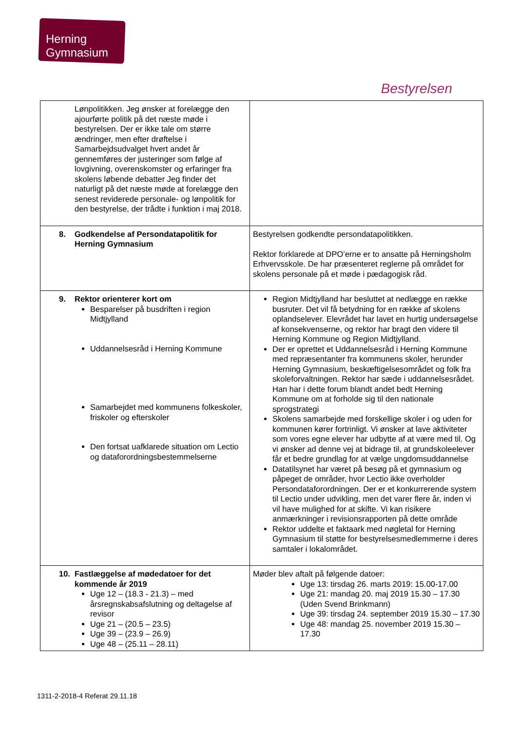Herning
Gymnasium
Bestyrelsen
| Lønpolitikken. Jeg ønsker at forelægge den ajourførte politik på det næste møde i bestyrelsen. Der er ikke tale om større ændringer, men efter drøftelse i Samarbejdsudvalget hvert andet år gennemføres der justeringer som følge af lovgivning, overenskomster og erfaringer fra skolens løbende debatter Jeg finder det naturligt på det næste møde at forelægge den senest reviderede personale- og lønpolitik for den bestyrelse, der trådte i funktion i maj 2018. | |
| 8. Godkendelse af Persondatapolitik for Herning Gymnasium | Bestyrelsen godkendte persondatapolitikken. Rektor forklarede at DPO’erne er to ansatte på Herningsholm Erhvervsskole. De har præsenteret reglerne på området for skolens personale på et møde i pædagogisk råd. |
| 9. Rektor orienterer kort om Besparelser på busdriften i region Midtjylland Uddannelsesråd i Herning Kommune Samarbejdet med kommunens folkeskoler, friskoler og efterskoler Den fortsat uafklarede situation om Lectio og dataforordningsbestemmelserne | Region Midtjylland har besluttet at nedlægge en række busruter. Det vil få betydning for en række af skolens oplandselever. Elevrådet har lavet en hurtig undersøgelse af konsekvenserne, og rektor har bragt den videre til Herning Kommune og Region Midtjylland. Der er oprettet et Uddannelsesråd i Herning Kommune med repræsentanter fra kommunens skoler, herunder Herning Gymnasium, beskæftigelsesområdet og folk fra skoleforvaltningen. Rektor har sæde i uddannelsesrådet. Han har i dette forum blandt andet bedt Herning Kommune om at forholde sig til den nationale sprogstrategi Skolens samarbejde med forskellige skoler i og uden for kommunen kører fortrinligt. Vi ønsker at lave aktiviteter som vores egne elever har udbytte af at være med til. Og vi ønsker ad denne vej at bidrage til, at grundskoleelever får et bedre grundlag for at vælge ungdomsuddannelse Datatilsynet har været på besøg på et gymnasium og påpeget de områder, hvor Lectio ikke overholder Persondataforordningen. Der er et konkurrerende system til Lectio under udvikling, men det varer flere år, inden vi vil have mulighed for at skifte. Vi kan risikere anmærkninger i revisionsrapporten på dette område Rektor uddelte et faktaark med nøgletal for Herning Gymnasium til støtte for bestyrelsesmedlemmerne i deres samtaler i lokalområdet. |
| 10. Fastlæggelse af mødedatoer for det kommende år 2019 Uge 12 – (18.3 - 21.3) – med årsregnskabsafslutning og deltagelse af revisor Uge 21 – (20.5 – 23.5) Uge 39 – (23.9 – 26.9) Uge 48 – (25.11 – 28.11) | Møder blev aftalt på følgende datoer: Uge 13: tirsdag 26. marts 2019: 15.00-17.00 Uge 21: mandag 20. maj 2019 15.30 – 17.30 (Uden Svend Brinkmann) Uge 39: tirsdag 24. september 2019 15.30 – 17.30 Uge 48: mandag 25. november 2019 15.30 – 17.30 |
1311-2-2018-4 Referat 29.11.18